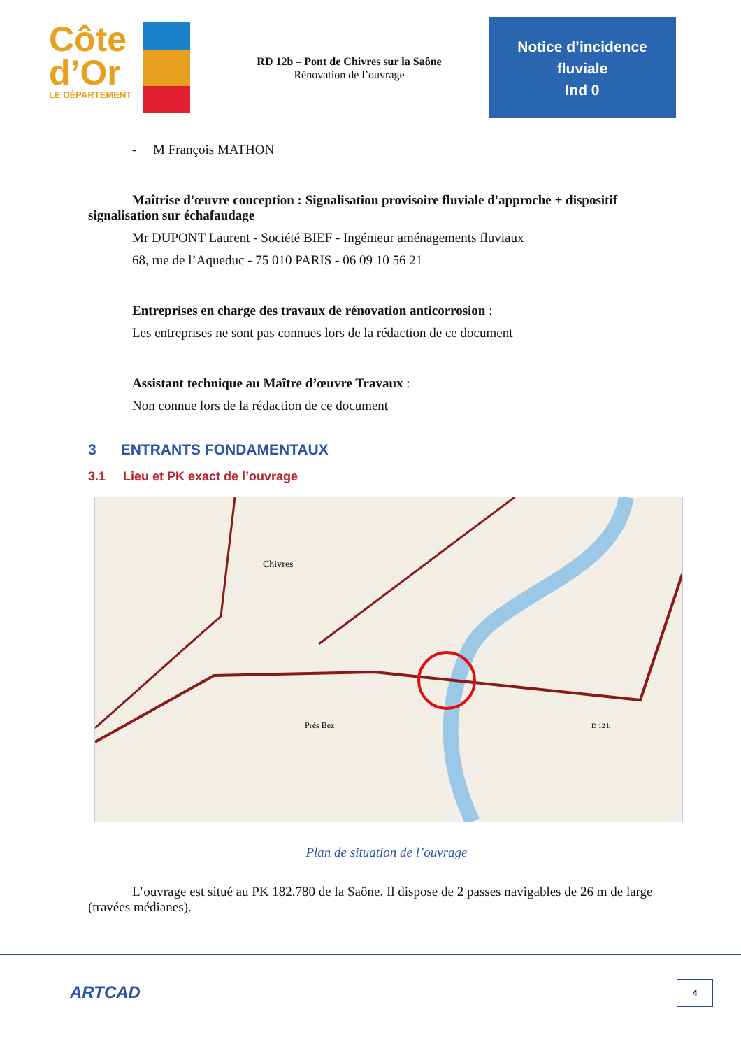Côte
d’Or
LE DÉPARTEMENT
RD 12b – Pont de Chivres sur la Saône
Rénovation de l’ouvrage
Notice d’incidence
fluviale
Ind 0
- M François MATHON
Maîtrise d'œuvre conception : Signalisation provisoire fluviale d'approche + dispositif signalisation sur échafaudage
Mr DUPONT Laurent - Société BIEF - Ingénieur aménagements fluviaux
68, rue de l’Aqueduc - 75 010 PARIS - 06 09 10 56 21
Entreprises en charge des travaux de rénovation anticorrosion :
Les entreprises ne sont pas connues lors de la rédaction de ce document
Assistant technique au Maître d’œuvre Travaux :
Non connue lors de la rédaction de ce document
3 ENTRANTS FONDAMENTAUX
3.1 Lieu et PK exact de l’ouvrage
Chivres
Prés Bez
D 12 b
Plan de situation de l’ouvrage
L’ouvrage est situé au PK 182.780 de la Saône. Il dispose de 2 passes navigables de 26 m de large (travées médianes).
ARTCAD 4